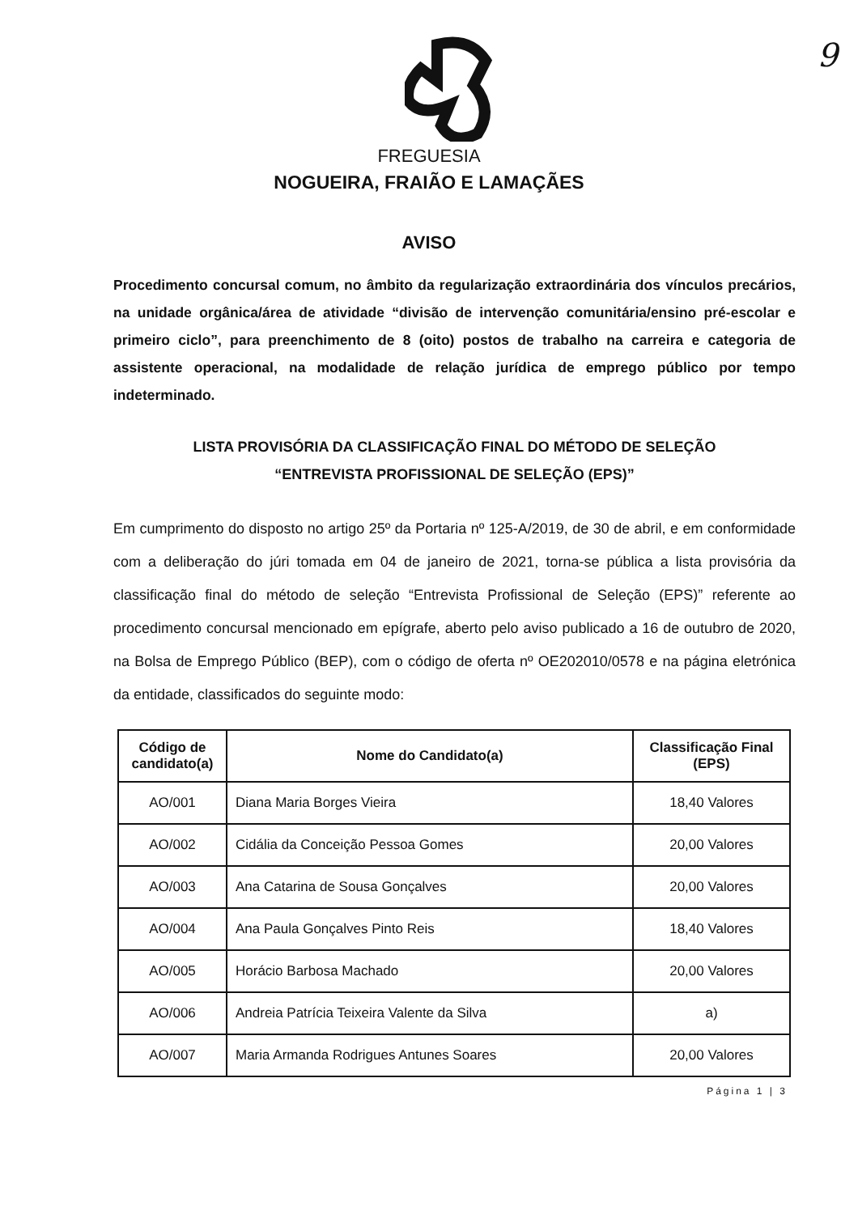9
FREGUESIA
NOGUEIRA, FRAIÃO E LAMAÇÃES
AVISO
Procedimento concursal comum, no âmbito da regularização extraordinária dos vínculos precários, na unidade orgânica/área de atividade “divisão de intervenção comunitária/ensino pré-escolar e primeiro ciclo”, para preenchimento de 8 (oito) postos de trabalho na carreira e categoria de assistente operacional, na modalidade de relação jurídica de emprego público por tempo indeterminado.
LISTA PROVISÓRIA DA CLASSIFICAÇÃO FINAL DO MÉTODO DE SELEÇÃO
“ENTREVISTA PROFISSIONAL DE SELEÇÃO (EPS)”
Em cumprimento do disposto no artigo 25º da Portaria nº 125-A/2019, de 30 de abril, e em conformidade com a deliberação do júri tomada em 04 de janeiro de 2021, torna-se pública a lista provisória da classificação final do método de seleção “Entrevista Profissional de Seleção (EPS)” referente ao procedimento concursal mencionado em epígrafe, aberto pelo aviso publicado a 16 de outubro de 2020, na Bolsa de Emprego Público (BEP), com o código de oferta nº OE202010/0578 e na página eletrónica da entidade, classificados do seguinte modo:
| Código de candidato(a) | Nome do Candidato(a) | Classificação Final (EPS) |
| --- | --- | --- |
| AO/001 | Diana Maria Borges Vieira | 18,40 Valores |
| AO/002 | Cidália da Conceição Pessoa Gomes | 20,00 Valores |
| AO/003 | Ana Catarina de Sousa Gonçalves | 20,00 Valores |
| AO/004 | Ana Paula Gonçalves Pinto Reis | 18,40 Valores |
| AO/005 | Horácio Barbosa Machado | 20,00 Valores |
| AO/006 | Andreia Patrícia Teixeira Valente da Silva | a) |
| AO/007 | Maria Armanda Rodrigues Antunes Soares | 20,00 Valores |
Página 1 | 3